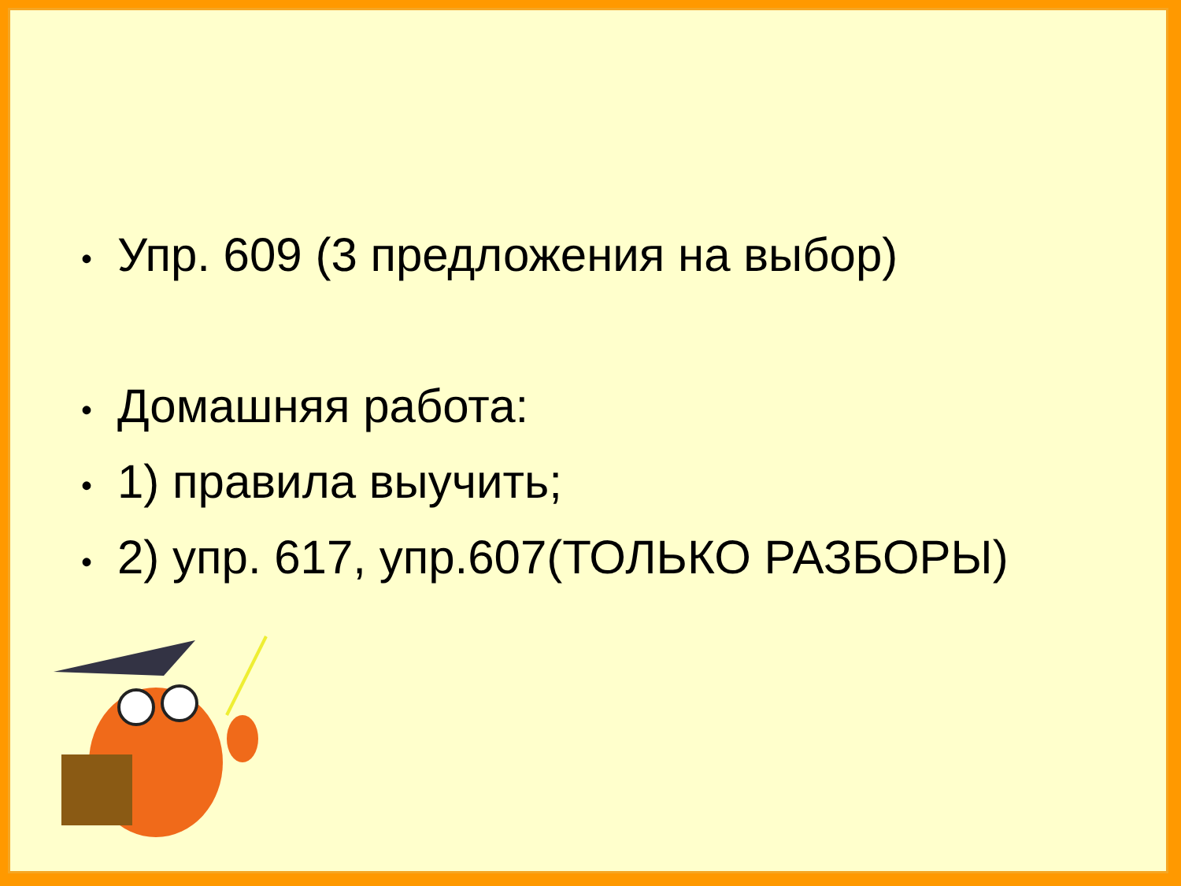• Упр. 609 (3 предложения на выбор)
• Домашняя работа:
• 1) правила выучить;
• 2) упр. 617, упр.607(ТОЛЬКО РАЗБОРЫ)